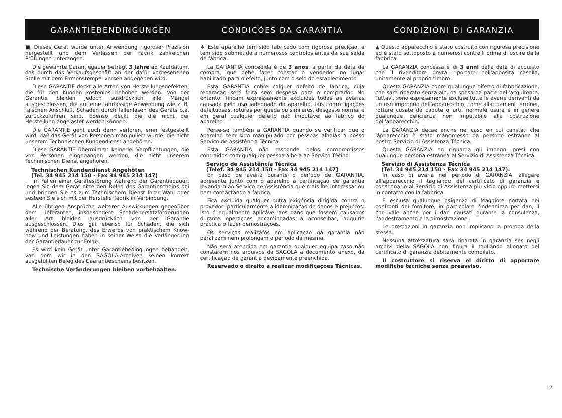GARANTIEBENDINGUNGEN CONDIÇÕES DA GARANTIA CONDIZIONI DI GARANZIA
■ Dieses Gerät wurde unter Anwendung rigoroser Präzision hergestellt und dem Verlassen der Favrik zahlreichen Prüfungen unterzogen.
Die gewährte Garantiegauer beträgt 3 Jahre ab Kaufdatum, das durch das Verkaufsgeschäft an der dafür vorgesehenen Stelle mit dem Firmenstempel versen angegeben wird.
Diese GARANTIE deckt alle Arten von Herstellungsdefekten, die für den Kunden kostenlos behoben werden. Von der Garantie bleiden jedoch ausdrücklich alle Mängel ausgeschlossen, die auf eine fahrlässige Anwendung wie z. B. falschen Anschluß, Schäden durch fallenlasen des Geräts o.ä. zurückzuführen sind. Ebenso deckt die die nicht der Herstellung angelastet werden können.
Die GARANTIE geht auch dann verloren, ernn festgestellt wird, daß das Gerät von Personen manipuliert wurde, die nicht unserem Technnischen Kundendienst angehören.
Diese GARANTIE übermimmt keinerlei Verpflichtungen, die von Personen eingegangen werden, die nicht unserem Technnischen Dienst angehören.
Technischen Kundendienst Angehöten
(Tel. 34 945 214 150 - Fax 34 945 214 147)
Im Fallen einer Gerätestörung während der Garantiedauer, legen Sie dem Gerät bitte den Beleg des Garantiescheins bei und bringen Sie es zum Technischem Dienst Ihrer Wahl oder sesteen Sie sich mit der Herstellerfabrik in Verbindung.
Alle übrigen Ansprüche weiterer Auswirkungen gegenüber dem Lieferanten, insbesondere Schadenersatzforderungen aller Art bleiden ausdrücklich von der Garantie ausgeschlossen. Dies gilt ebenso für Schäden, die sich während der Beratung, des Erwerbs von praktischem Know-how und Leistungen haben in keiner Weise die Verlängerung der Garantiedauer zur Folge.
Es wird kein Gerät unter Garantiebedingungen behandelt, van dem wir in den SAGOLA-Archiven keinen korrekt ausgefüllten Beleg des Gaarantiescheins besitzen.
Technische Veränderungen bleiben vorbehaalten.
♣ Este aparelho tem sido fabricado com rigorosa preciçao, e tem sido submetido a numerosos controlos antes da sua saída de fábrica.
La GARANTIA concedida é de 3 anos, a partir da data de compra, que debe fazer constar o vendedor no lugar habilitado para o efeito, junto com o selo do establecimento.
Esta GARANTIA cobre calquer defeito de fábrica, cuja reparaçao será feita sem despesa para o comprador. No entanto, fincam expressamente excluidas todas as avarias causada pelo uso iadequado do aparelho, tais como ligações defeituosas, roturas por queda ou similares, desgaste normal e em geral cualquier defeito não imputável ao fabrico do aparelho.
Perse-se também a GARANTIA quando se verificar que o aparelho tem sido manipulado por pessoas alheias a nosso Serviço de assistência Técnica.
Esta GARANTIA não responde pelos compromissos contraidos com qualquer pessoa alheia ao Serviço Técino.
Serviço de Assistência Técnica
(Telef. 34 945 214 150 - Fax 34 945 214 147)
En caso de avaria durante o per'odo de GARANTIA, apresente junto com o aparelho a certificaçao de garantia levanda-o ao Serviço de Assistência que mais lhe interessar ou bem contactando a fábrica.
Fica excluida qualquer outra exigência dirigida contra o provedor, particularmente a idemnizaçao de danos e preju'zos. Isto é egualmente aplicável aos dans que fossem causados durante operaçoes encaminhadas a aconselhar, adquirie práctica o fazer demostraçoes.
Os serviços realizafos em aplicaçao ga garantia não paralizam nem prolongam o per'odo da mesma.
Não será atendida em garantia qualquer equipa caso não constarem nos arquivos da SAGOLA a documento anexo, da certificaçao de garantia devidamente preenchida.
Reservado o direito a realizar modificaçoes Técnicas.
▲ Questo apparecchio è stato costruito con rigurosa precisione ed è stato sottoposto a numerosi controlli prima di uscire dalla fabbrica.
La GARANZIA concessa è di 3 anni dalla data di acquisto che il rivenditore dovrà riportare nell'apposita casella, unitamente al proprio timbro.
Questa GARANZIA copre qualunque difetto di fabbricazione, che sarà riparato senza alcuna spesa da parte dell'acquirente. Tuttavi, sono espresamente escluse tutte le avarie derivanti da un uso improprio dell'apparecchio, come allacciamenti erronei, rotture cusate da cadute o urti, normale usura e in genere qualunque deficienza non imputabile alla costruzione dell'apparecchio.
La GARANZIA decae anche nel caso en cui canstati che lápparecchio è stato manomesso da persone estranee al nostro Servizio di Assistenza Técnica.
Questa GARANZIA nn riguarda gli impegni presi con qualunque persona estranea al Servizio di Assistenza Técnica.
Servizio di Assistenza Técnica
(Tel. 34 945 214 150 - Fax 34 945 214 147).
In caso di avaria nel periodo di GARANZIA, allegare all'apparecchio il tagliando del certificato di garanzia e consegnarlo al Servizio di Assistenza più vicio oppure mettersi in contatto con la fabbrica.
E esclusa qualunque esigenza di Maggiore portata nei confronti del fornitore, in particolare l'indennizzo per dan, il che vale anche per i dan causati durante la consulenza, l'addestramento e la dimostrazione.
Le prestazioni in garanzia non implicano la proroga della stessa.
Nessuna attrezzatura sarà riparata in garanzia ses negli archivi della SAGOLA non figura il tagliando allegato del certificato di garanzia debitamente compilato.
Il costruttore si riserva el diritto di apportare modifiche tecniche senza preavviso.
17